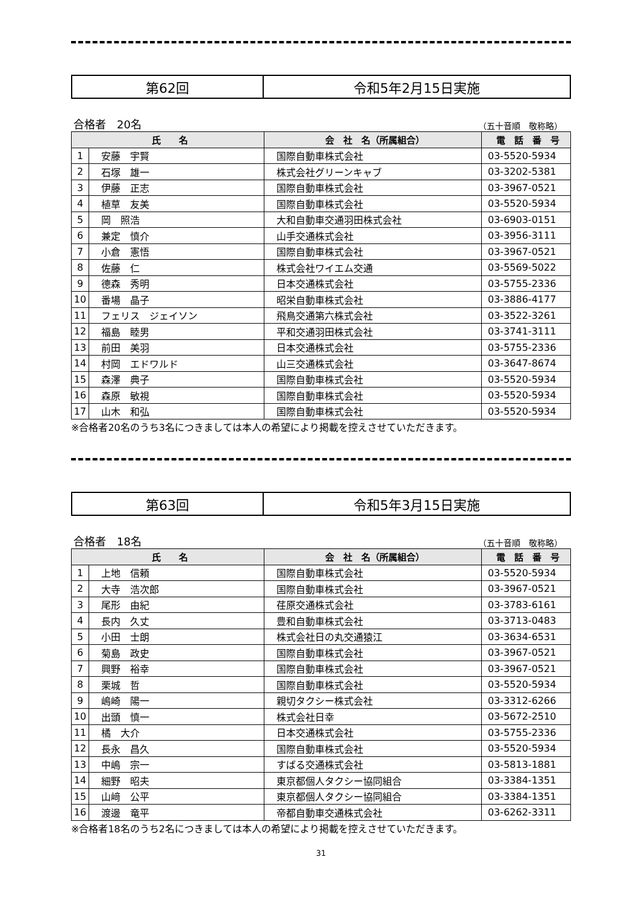第62回 令和5年2月15日実施
合格者　20名 （五十音順　敬称略）
| 氏 名 | | 会 社 名（所属組合） | 電 話 番 号 |
| --- | --- | --- | --- |
| 1 | 安藤 宇賢 | 国際自動車株式会社 | 03-5520-5934 |
| 2 | 石塚 雄一 | 株式会社グリーンキャブ | 03-3202-5381 |
| 3 | 伊藤 正志 | 国際自動車株式会社 | 03-3967-0521 |
| 4 | 植草 友美 | 国際自動車株式会社 | 03-5520-5934 |
| 5 | 岡 照浩 | 大和自動車交通羽田株式会社 | 03-6903-0151 |
| 6 | 兼定 慎介 | 山手交通株式会社 | 03-3956-3111 |
| 7 | 小倉 憲悟 | 国際自動車株式会社 | 03-3967-0521 |
| 8 | 佐藤 仁 | 株式会社ワイエム交通 | 03-5569-5022 |
| 9 | 德森 秀明 | 日本交通株式会社 | 03-5755-2336 |
| 10 | 番場 晶子 | 昭栄自動車株式会社 | 03-3886-4177 |
| 11 | フェリス ジェイソン | 飛鳥交通第六株式会社 | 03-3522-3261 |
| 12 | 福島 睦男 | 平和交通羽田株式会社 | 03-3741-3111 |
| 13 | 前田 美羽 | 日本交通株式会社 | 03-5755-2336 |
| 14 | 村岡 エドワルド | 山三交通株式会社 | 03-3647-8674 |
| 15 | 森澤 典子 | 国際自動車株式会社 | 03-5520-5934 |
| 16 | 森原 敏視 | 国際自動車株式会社 | 03-5520-5934 |
| 17 | 山木 和弘 | 国際自動車株式会社 | 03-5520-5934 |
※合格者20名のうち3名につきましては本人の希望により掲載を控えさせていただきます。
第63回 令和5年3月15日実施
合格者　18名 （五十音順　敬称略）
| 氏 名 | | 会 社 名（所属組合） | 電 話 番 号 |
| --- | --- | --- | --- |
| 1 | 上地 信頼 | 国際自動車株式会社 | 03-5520-5934 |
| 2 | 大寺 浩次郎 | 国際自動車株式会社 | 03-3967-0521 |
| 3 | 尾形 由紀 | 荏原交通株式会社 | 03-3783-6161 |
| 4 | 長内 久丈 | 豊和自動車株式会社 | 03-3713-0483 |
| 5 | 小田 士朗 | 株式会社日の丸交通猿江 | 03-3634-6531 |
| 6 | 菊島 政史 | 国際自動車株式会社 | 03-3967-0521 |
| 7 | 興野 裕幸 | 国際自動車株式会社 | 03-3967-0521 |
| 8 | 栗城 哲 | 国際自動車株式会社 | 03-5520-5934 |
| 9 | 嶋崎 陽一 | 親切タクシー株式会社 | 03-3312-6266 |
| 10 | 出頭 慎一 | 株式会社日幸 | 03-5672-2510 |
| 11 | 橘 大介 | 日本交通株式会社 | 03-5755-2336 |
| 12 | 長永 昌久 | 国際自動車株式会社 | 03-5520-5934 |
| 13 | 中嶋 宗一 | すばる交通株式会社 | 03-5813-1881 |
| 14 | 細野 昭夫 | 東京都個人タクシー協同組合 | 03-3384-1351 |
| 15 | 山﨑 公平 | 東京都個人タクシー協同組合 | 03-3384-1351 |
| 16 | 渡邊 竜平 | 帝都自動車交通株式会社 | 03-6262-3311 |
※合格者18名のうち2名につきましては本人の希望により掲載を控えさせていただきます。
31